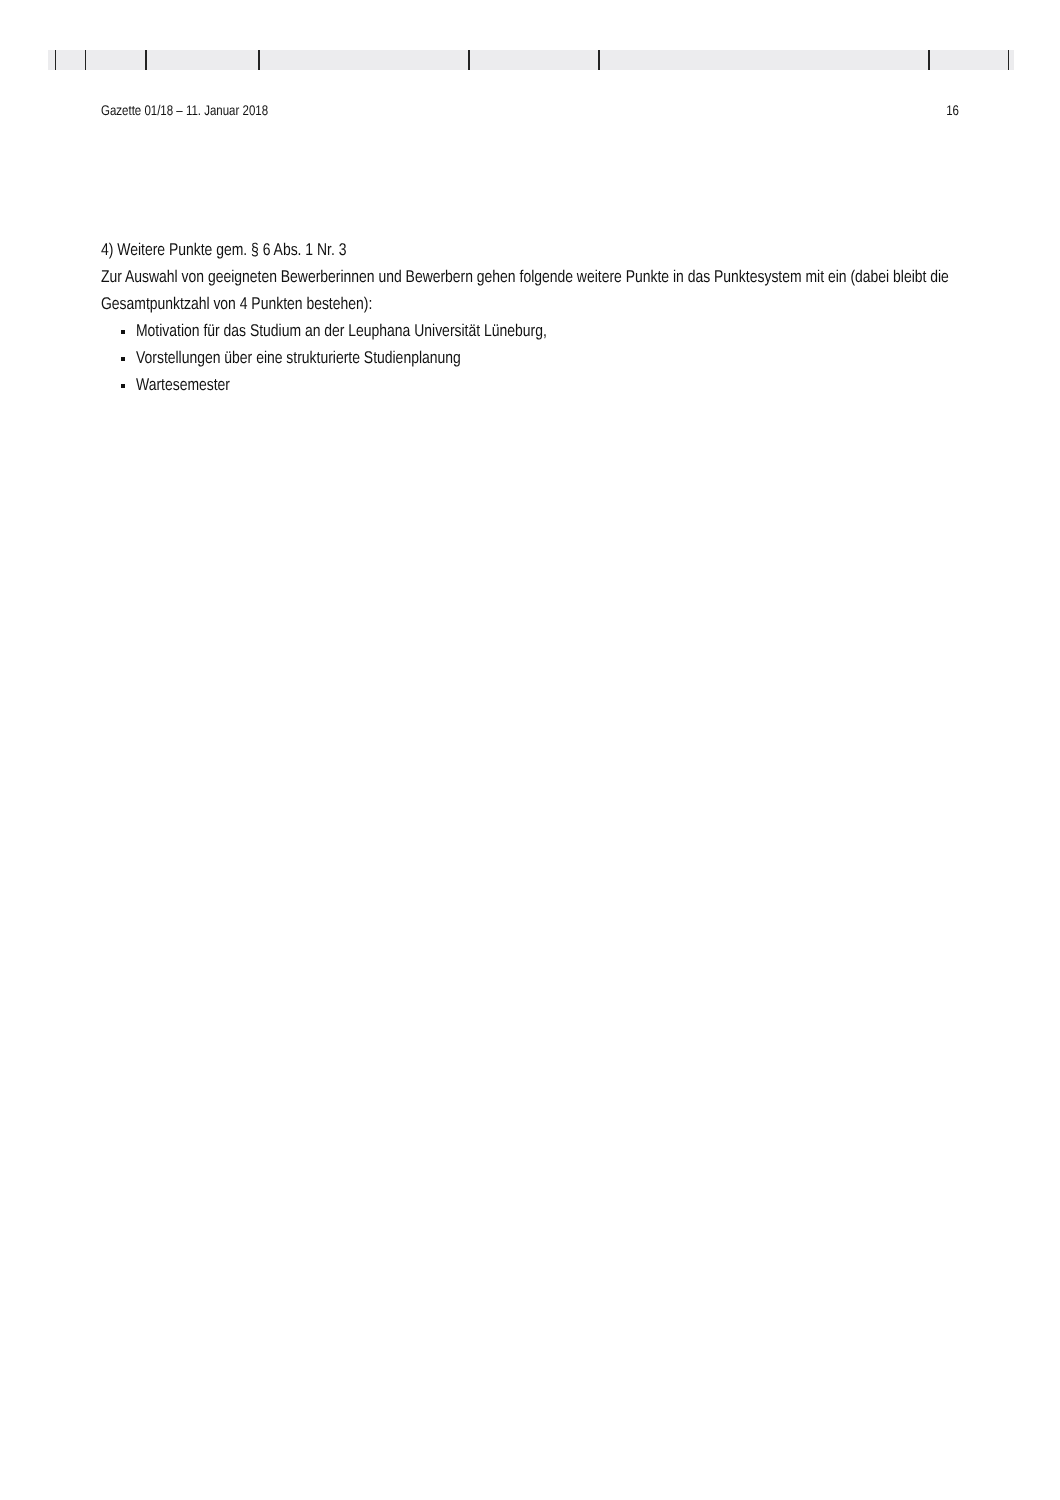Gazette 01/18 – 11. Januar 2018 16
4) Weitere Punkte gem. § 6 Abs. 1 Nr. 3
Zur Auswahl von geeigneten Bewerberinnen und Bewerbern gehen folgende weitere Punkte in das Punktesystem mit ein (dabei bleibt die Gesamtpunktzahl von 4 Punkten bestehen):
Motivation für das Studium an der Leuphana Universität Lüneburg,
Vorstellungen über eine strukturierte Studienplanung
Wartesemester